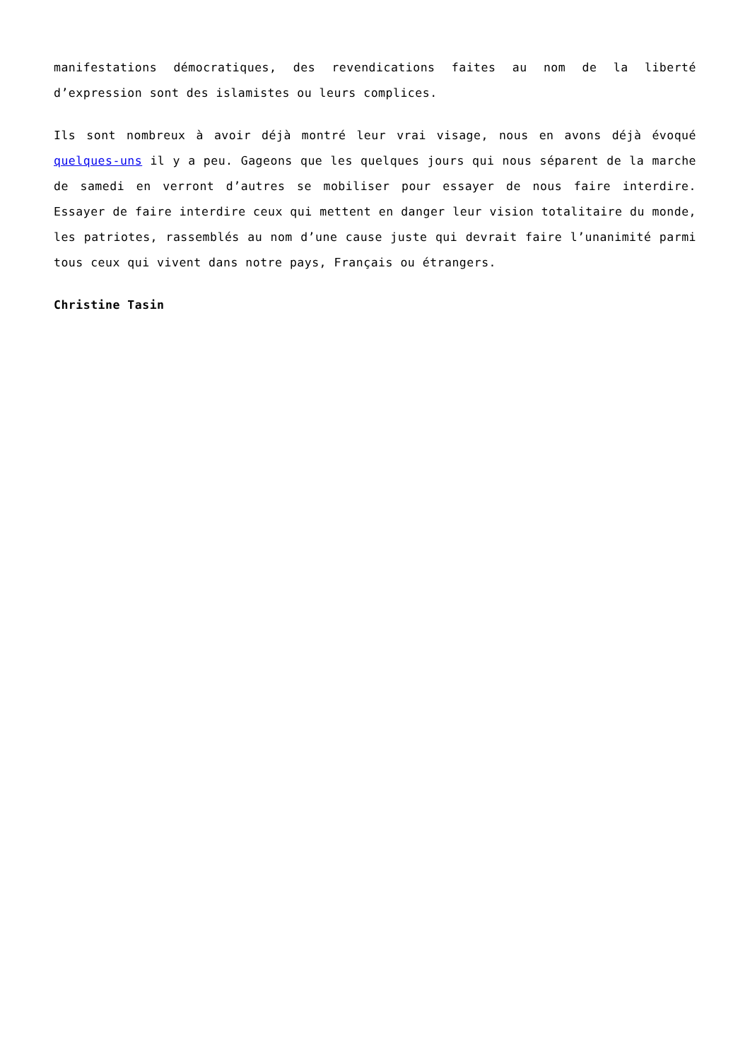manifestations démocratiques, des revendications faites au nom de la liberté d’expression sont des islamistes ou leurs complices.
Ils sont nombreux à avoir déjà montré leur vrai visage, nous en avons déjà évoqué quelques-uns il y a peu. Gageons que les quelques jours qui nous séparent de la marche de samedi en verront d’autres se mobiliser pour essayer de nous faire interdire. Essayer de faire interdire ceux qui mettent en danger leur vision totalitaire du monde, les patriotes, rassemblés au nom d’une cause juste qui devrait faire l’unanimité parmi tous ceux qui vivent dans notre pays, Français ou étrangers.
Christine Tasin